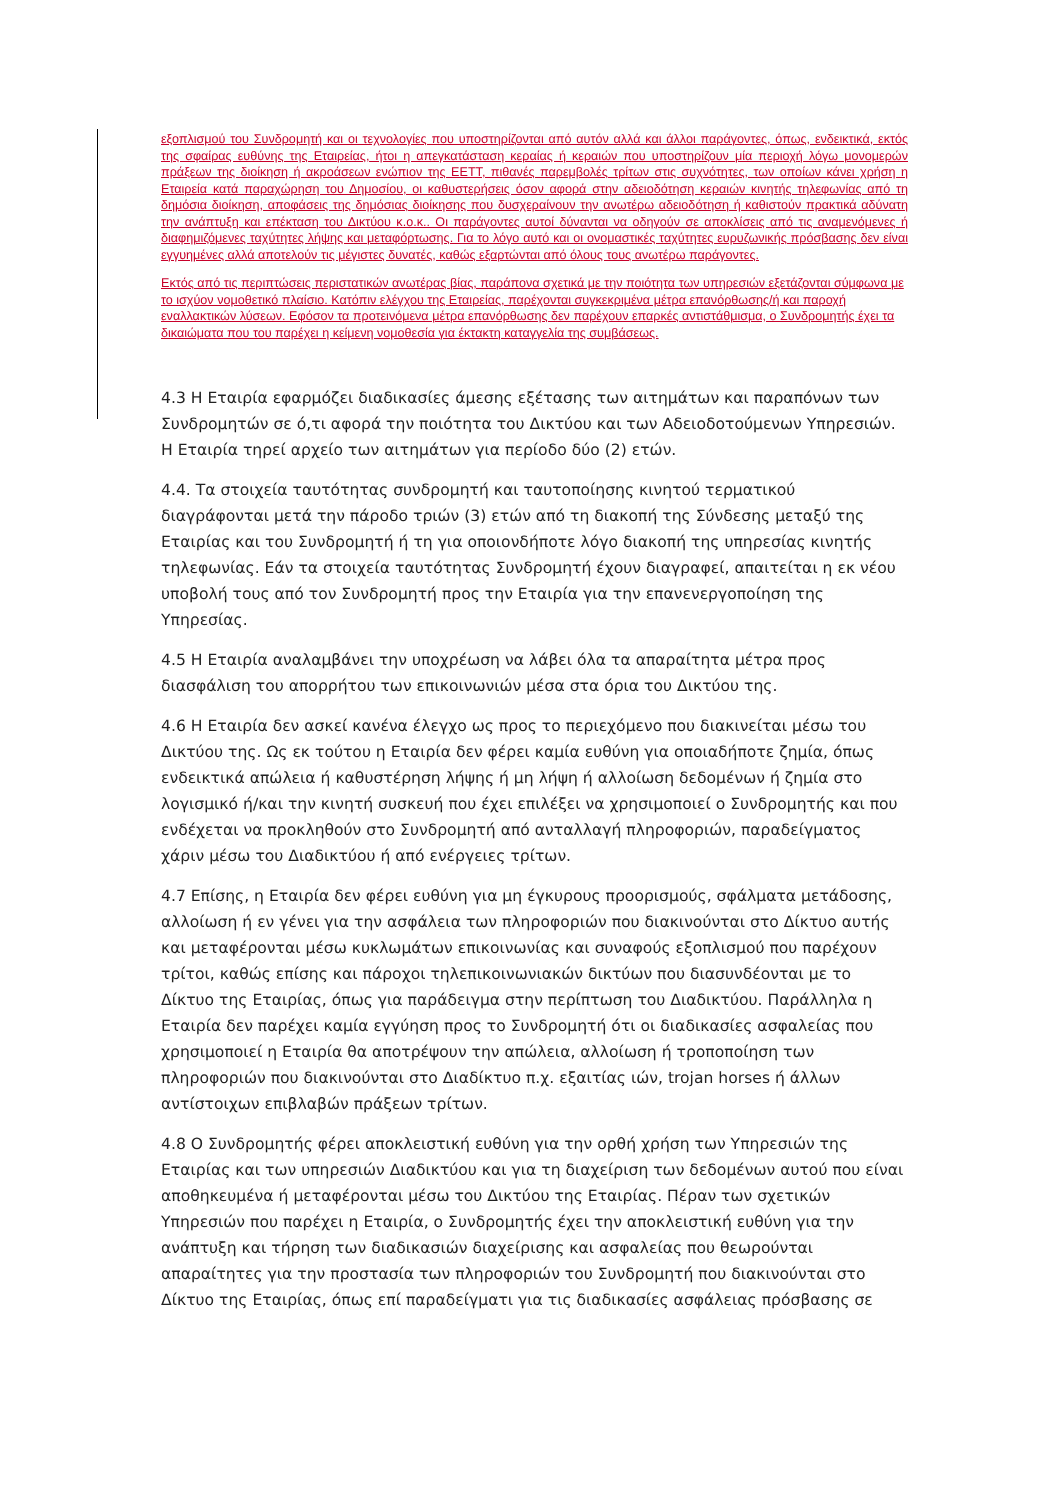εξοπλισμού του Συνδρομητή και οι τεχνολογίες που υποστηρίζονται από αυτόν αλλά και άλλοι παράγοντες, όπως, ενδεικτικά, εκτός της σφαίρας ευθύνης της Εταιρείας, ήτοι η απεγκατάσταση κεραίας ή κεραιών που υποστηρίζουν μία περιοχή λόγω μονομερών πράξεων της διοίκηση ή ακροάσεων ενώπιον της ΕΕΤΤ, πιθανές παρεμβολές τρίτων στις συχνότητες, των οποίων κάνει χρήση η Εταιρεία κατά παραχώρηση του Δημοσίου, οι καθυστερήσεις όσον αφορά στην αδειοδότηση κεραιών κινητής τηλεφωνίας από τη δημόσια διοίκηση, αποφάσεις της δημόσιας διοίκησης που δυσχεραίνουν την ανωτέρω αδειοδότηση ή καθιστούν πρακτικά αδύνατη την ανάπτυξη και επέκταση του Δικτύου κ.ο.κ.. Οι παράγοντες αυτοί δύνανται να οδηγούν σε αποκλίσεις από τις αναμενόμενες ή διαφημιζόμενες ταχύτητες λήψης και μεταφόρτωσης. Για το λόγο αυτό και οι ονομαστικές ταχύτητες ευρυζωνικής πρόσβασης δεν είναι εγγυημένες αλλά αποτελούν τις μέγιστες δυνατές, καθώς εξαρτώνται από όλους τους ανωτέρω παράγοντες.
Εκτός από τις περιπτώσεις περιστατικών ανωτέρας βίας, παράπονα σχετικά με την ποιότητα των υπηρεσιών εξετάζονται σύμφωνα με το ισχύον νομοθετικό πλαίσιο. Κατόπιν ελέγχου της Εταιρείας, παρέχονται συγκεκριμένα μέτρα επανόρθωσης/ή και παροχή εναλλακτικών λύσεων. Εφόσον τα προτεινόμενα μέτρα επανόρθωσης δεν παρέχουν επαρκές αντιστάθμισμα, ο Συνδρομητής έχει τα δικαιώματα που του παρέχει η κείμενη νομοθεσία για έκτακτη καταγγελία της συμβάσεως.
4.3 Η Εταιρία εφαρμόζει διαδικασίες άμεσης εξέτασης των αιτημάτων και παραπόνων των Συνδρομητών σε ό,τι αφορά την ποιότητα του Δικτύου και των Αδειοδοτούμενων Υπηρεσιών. Η Εταιρία τηρεί αρχείο των αιτημάτων για περίοδο δύο (2) ετών.
4.4. Τα στοιχεία ταυτότητας συνδρομητή και ταυτοποίησης κινητού τερματικού διαγράφονται μετά την πάροδο τριών (3) ετών από τη διακοπή της Σύνδεσης μεταξύ της Εταιρίας και του Συνδρομητή ή τη για οποιονδήποτε λόγο διακοπή της υπηρεσίας κινητής τηλεφωνίας. Εάν τα στοιχεία ταυτότητας Συνδρομητή έχουν διαγραφεί, απαιτείται η εκ νέου υποβολή τους από τον Συνδρομητή προς την Εταιρία για την επανενεργοποίηση της Υπηρεσίας.
4.5 Η Εταιρία αναλαμβάνει την υποχρέωση να λάβει όλα τα απαραίτητα μέτρα προς διασφάλιση του απορρήτου των επικοινωνιών μέσα στα όρια του Δικτύου της.
4.6 Η Εταιρία δεν ασκεί κανένα έλεγχο ως προς το περιεχόμενο που διακινείται μέσω του Δικτύου της. Ως εκ τούτου η Εταιρία δεν φέρει καμία ευθύνη για οποιαδήποτε ζημία, όπως ενδεικτικά απώλεια ή καθυστέρηση λήψης ή μη λήψη ή αλλοίωση δεδομένων ή ζημία στο λογισμικό ή/και την κινητή συσκευή που έχει επιλέξει να χρησιμοποιεί ο Συνδρομητής και που ενδέχεται να προκληθούν στο Συνδρομητή από ανταλλαγή πληροφοριών, παραδείγματος χάριν μέσω του Διαδικτύου ή από ενέργειες τρίτων.
4.7 Επίσης, η Εταιρία δεν φέρει ευθύνη για μη έγκυρους προορισμούς, σφάλματα μετάδοσης, αλλοίωση ή εν γένει για την ασφάλεια των πληροφοριών που διακινούνται στο Δίκτυο αυτής και μεταφέρονται μέσω κυκλωμάτων επικοινωνίας και συναφούς εξοπλισμού που παρέχουν τρίτοι, καθώς επίσης και πάροχοι τηλεπικοινωνιακών δικτύων που διασυνδέονται με το Δίκτυο της Εταιρίας, όπως για παράδειγμα στην περίπτωση του Διαδικτύου. Παράλληλα η Εταιρία δεν παρέχει καμία εγγύηση προς το Συνδρομητή ότι οι διαδικασίες ασφαλείας που χρησιμοποιεί η Εταιρία θα αποτρέψουν την απώλεια, αλλοίωση ή τροποποίηση των πληροφοριών που διακινούνται στο Διαδίκτυο π.χ. εξαιτίας ιών, trojan horses ή άλλων αντίστοιχων επιβλαβών πράξεων τρίτων.
4.8 Ο Συνδρομητής φέρει αποκλειστική ευθύνη για την ορθή χρήση των Υπηρεσιών της Εταιρίας και των υπηρεσιών Διαδικτύου και για τη διαχείριση των δεδομένων αυτού που είναι αποθηκευμένα ή μεταφέρονται μέσω του Δικτύου της Εταιρίας. Πέραν των σχετικών Υπηρεσιών που παρέχει η Εταιρία, ο Συνδρομητής έχει την αποκλειστική ευθύνη για την ανάπτυξη και τήρηση των διαδικασιών διαχείρισης και ασφαλείας που θεωρούνται απαραίτητες για την προστασία των πληροφοριών του Συνδρομητή που διακινούνται στο Δίκτυο της Εταιρίας, όπως επί παραδείγματι για τις διαδικασίες ασφάλειας πρόσβασης σε